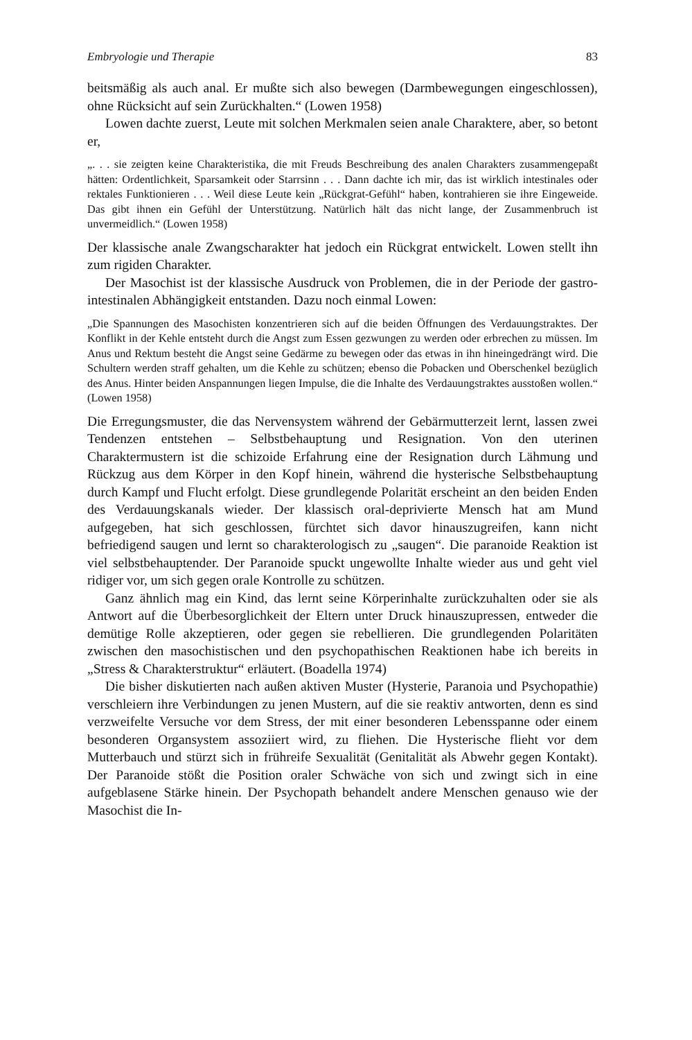Embryologie und Therapie 83
beitsmäßig als auch anal. Er mußte sich also bewegen (Darmbewegungen eingeschlossen), ohne Rücksicht auf sein Zurückhalten.“ (Lowen 1958)
Lowen dachte zuerst, Leute mit solchen Merkmalen seien anale Charaktere, aber, so betont er,
„. . . sie zeigten keine Charakteristika, die mit Freuds Beschreibung des analen Charakters zusammengepaßt hätten: Ordentlichkeit, Sparsamkeit oder Starrsinn . . . Dann dachte ich mir, das ist wirklich intestinales oder rektales Funktionieren . . . Weil diese Leute kein „Rückgrat-Gefühl“ haben, kontrahieren sie ihre Eingeweide. Das gibt ihnen ein Gefühl der Unterstützung. Natürlich hält das nicht lange, der Zusammenbruch ist unvermeidlich.“ (Lowen 1958)
Der klassische anale Zwangscharakter hat jedoch ein Rückgrat entwickelt. Lowen stellt ihn zum rigiden Charakter.
Der Masochist ist der klassische Ausdruck von Problemen, die in der Periode der gastro-intestinalen Abhängigkeit entstanden. Dazu noch einmal Lowen:
„Die Spannungen des Masochisten konzentrieren sich auf die beiden Öffnungen des Verdauungstraktes. Der Konflikt in der Kehle entsteht durch die Angst zum Essen gezwungen zu werden oder erbrechen zu müssen. Im Anus und Rektum besteht die Angst seine Gedärme zu bewegen oder das etwas in ihn hineingedrängt wird. Die Schultern werden straff gehalten, um die Kehle zu schützen; ebenso die Pobacken und Oberschenkel bezüglich des Anus. Hinter beiden Anspannungen liegen Impulse, die die Inhalte des Verdauungstraktes ausstoßen wollen.“ (Lowen 1958)
Die Erregungsmuster, die das Nervensystem während der Gebärmutterzeit lernt, lassen zwei Tendenzen entstehen – Selbstbehauptung und Resignation. Von den uterinen Charaktermustern ist die schizoide Erfahrung eine der Resignation durch Lähmung und Rückzug aus dem Körper in den Kopf hinein, während die hysterische Selbstbehauptung durch Kampf und Flucht erfolgt. Diese grundlegende Polarität erscheint an den beiden Enden des Verdauungskanals wieder. Der klassisch oral-deprivierte Mensch hat am Mund aufgegeben, hat sich geschlossen, fürchtet sich davor hinauszugreifen, kann nicht befriedigend saugen und lernt so charakterologisch zu „saugen“. Die paranoide Reaktion ist viel selbstbehauptender. Der Paranoide spuckt ungewollte Inhalte wieder aus und geht viel ridiger vor, um sich gegen orale Kontrolle zu schützen.
Ganz ähnlich mag ein Kind, das lernt seine Körperinhalte zurückzuhalten oder sie als Antwort auf die Überbesorglichkeit der Eltern unter Druck hinauszupressen, entweder die demütige Rolle akzeptieren, oder gegen sie rebellieren. Die grundlegenden Polaritäten zwischen den masochistischen und den psychopathischen Reaktionen habe ich bereits in „Stress & Charakterstruktur“ erläutert. (Boadella 1974)
Die bisher diskutierten nach außen aktiven Muster (Hysterie, Paranoia und Psychopathie) verschleiern ihre Verbindungen zu jenen Mustern, auf die sie reaktiv antworten, denn es sind verzweifelte Versuche vor dem Stress, der mit einer besonderen Lebensspanne oder einem besonderen Organsystem assoziiert wird, zu fliehen. Die Hysterische flieht vor dem Mutterbauch und stürzt sich in frühreife Sexualität (Genitalität als Abwehr gegen Kontakt). Der Paranoide stößt die Position oraler Schwäche von sich und zwingt sich in eine aufgeblasene Stärke hinein. Der Psychopath behandelt andere Menschen genauso wie der Masochist die In-